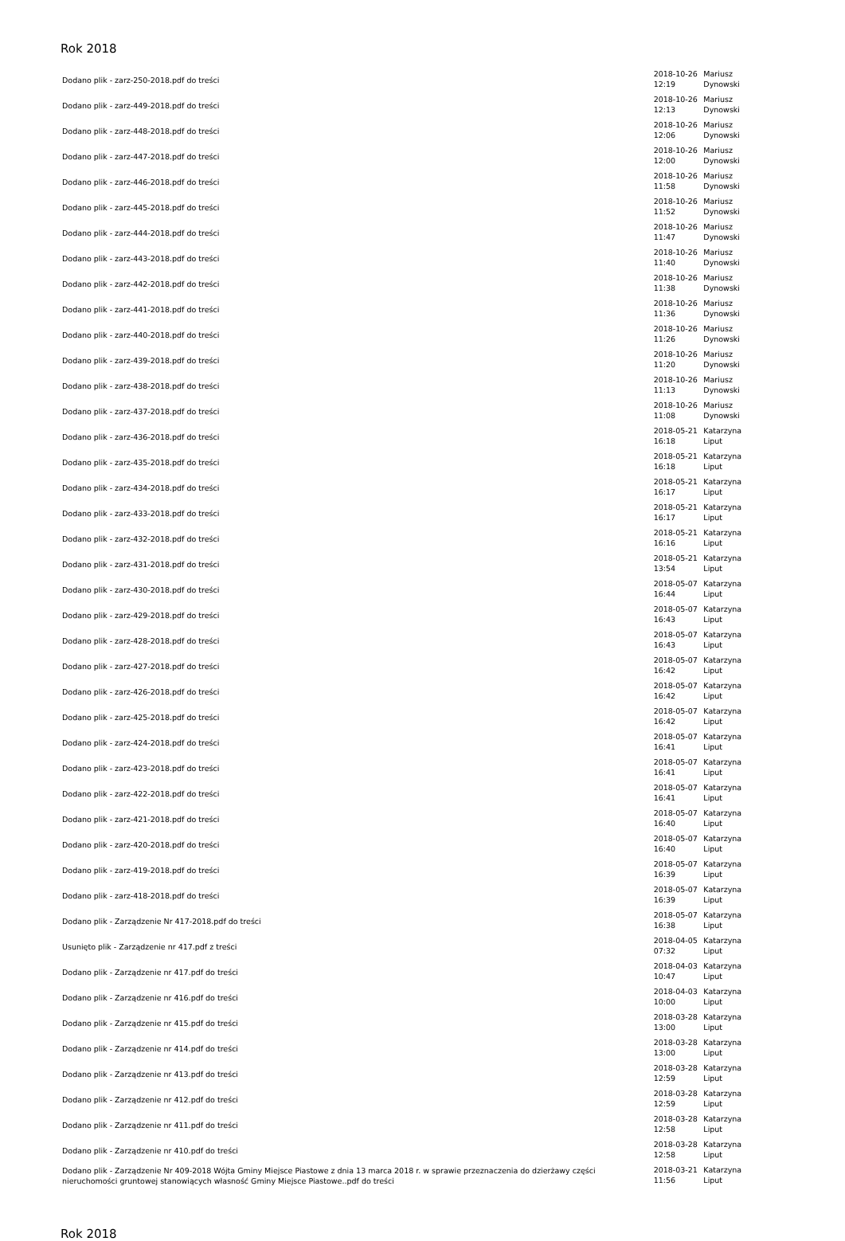Rok 2018
| Dodano plik - zarz-250-2018.pdf do treści | 2018-10-26 12:19 | Mariusz Dynowski |
| Dodano plik - zarz-449-2018.pdf do treści | 2018-10-26 12:13 | Mariusz Dynowski |
| Dodano plik - zarz-448-2018.pdf do treści | 2018-10-26 12:06 | Mariusz Dynowski |
| Dodano plik - zarz-447-2018.pdf do treści | 2018-10-26 12:00 | Mariusz Dynowski |
| Dodano plik - zarz-446-2018.pdf do treści | 2018-10-26 11:58 | Mariusz Dynowski |
| Dodano plik - zarz-445-2018.pdf do treści | 2018-10-26 11:52 | Mariusz Dynowski |
| Dodano plik - zarz-444-2018.pdf do treści | 2018-10-26 11:47 | Mariusz Dynowski |
| Dodano plik - zarz-443-2018.pdf do treści | 2018-10-26 11:40 | Mariusz Dynowski |
| Dodano plik - zarz-442-2018.pdf do treści | 2018-10-26 11:38 | Mariusz Dynowski |
| Dodano plik - zarz-441-2018.pdf do treści | 2018-10-26 11:36 | Mariusz Dynowski |
| Dodano plik - zarz-440-2018.pdf do treści | 2018-10-26 11:26 | Mariusz Dynowski |
| Dodano plik - zarz-439-2018.pdf do treści | 2018-10-26 11:20 | Mariusz Dynowski |
| Dodano plik - zarz-438-2018.pdf do treści | 2018-10-26 11:13 | Mariusz Dynowski |
| Dodano plik - zarz-437-2018.pdf do treści | 2018-10-26 11:08 | Mariusz Dynowski |
| Dodano plik - zarz-436-2018.pdf do treści | 2018-05-21 16:18 | Katarzyna Liput |
| Dodano plik - zarz-435-2018.pdf do treści | 2018-05-21 16:18 | Katarzyna Liput |
| Dodano plik - zarz-434-2018.pdf do treści | 2018-05-21 16:17 | Katarzyna Liput |
| Dodano plik - zarz-433-2018.pdf do treści | 2018-05-21 16:17 | Katarzyna Liput |
| Dodano plik - zarz-432-2018.pdf do treści | 2018-05-21 16:16 | Katarzyna Liput |
| Dodano plik - zarz-431-2018.pdf do treści | 2018-05-21 13:54 | Katarzyna Liput |
| Dodano plik - zarz-430-2018.pdf do treści | 2018-05-07 16:44 | Katarzyna Liput |
| Dodano plik - zarz-429-2018.pdf do treści | 2018-05-07 16:43 | Katarzyna Liput |
| Dodano plik - zarz-428-2018.pdf do treści | 2018-05-07 16:43 | Katarzyna Liput |
| Dodano plik - zarz-427-2018.pdf do treści | 2018-05-07 16:42 | Katarzyna Liput |
| Dodano plik - zarz-426-2018.pdf do treści | 2018-05-07 16:42 | Katarzyna Liput |
| Dodano plik - zarz-425-2018.pdf do treści | 2018-05-07 16:42 | Katarzyna Liput |
| Dodano plik - zarz-424-2018.pdf do treści | 2018-05-07 16:41 | Katarzyna Liput |
| Dodano plik - zarz-423-2018.pdf do treści | 2018-05-07 16:41 | Katarzyna Liput |
| Dodano plik - zarz-422-2018.pdf do treści | 2018-05-07 16:41 | Katarzyna Liput |
| Dodano plik - zarz-421-2018.pdf do treści | 2018-05-07 16:40 | Katarzyna Liput |
| Dodano plik - zarz-420-2018.pdf do treści | 2018-05-07 16:40 | Katarzyna Liput |
| Dodano plik - zarz-419-2018.pdf do treści | 2018-05-07 16:39 | Katarzyna Liput |
| Dodano plik - zarz-418-2018.pdf do treści | 2018-05-07 16:39 | Katarzyna Liput |
| Dodano plik - Zarządzenie Nr 417-2018.pdf do treści | 2018-05-07 16:38 | Katarzyna Liput |
| Usunięto plik - Zarządzenie nr 417.pdf z treści | 2018-04-05 07:32 | Katarzyna Liput |
| Dodano plik - Zarządzenie nr 417.pdf do treści | 2018-04-03 10:47 | Katarzyna Liput |
| Dodano plik - Zarządzenie nr 416.pdf do treści | 2018-04-03 10:00 | Katarzyna Liput |
| Dodano plik - Zarządzenie nr 415.pdf do treści | 2018-03-28 13:00 | Katarzyna Liput |
| Dodano plik - Zarządzenie nr 414.pdf do treści | 2018-03-28 13:00 | Katarzyna Liput |
| Dodano plik - Zarządzenie nr 413.pdf do treści | 2018-03-28 12:59 | Katarzyna Liput |
| Dodano plik - Zarządzenie nr 412.pdf do treści | 2018-03-28 12:59 | Katarzyna Liput |
| Dodano plik - Zarządzenie nr 411.pdf do treści | 2018-03-28 12:58 | Katarzyna Liput |
| Dodano plik - Zarządzenie nr 410.pdf do treści | 2018-03-28 12:58 | Katarzyna Liput |
| Dodano plik - Zarządzenie Nr 409-2018 Wójta Gminy Miejsce Piastowe z dnia 13 marca 2018 r. w sprawie przeznaczenia do dzierżawy części nieruchomości gruntowej stanowiących własność Gminy Miejsce Piastowe..pdf do treści | 2018-03-21 11:56 | Katarzyna Liput |
Rok 2018